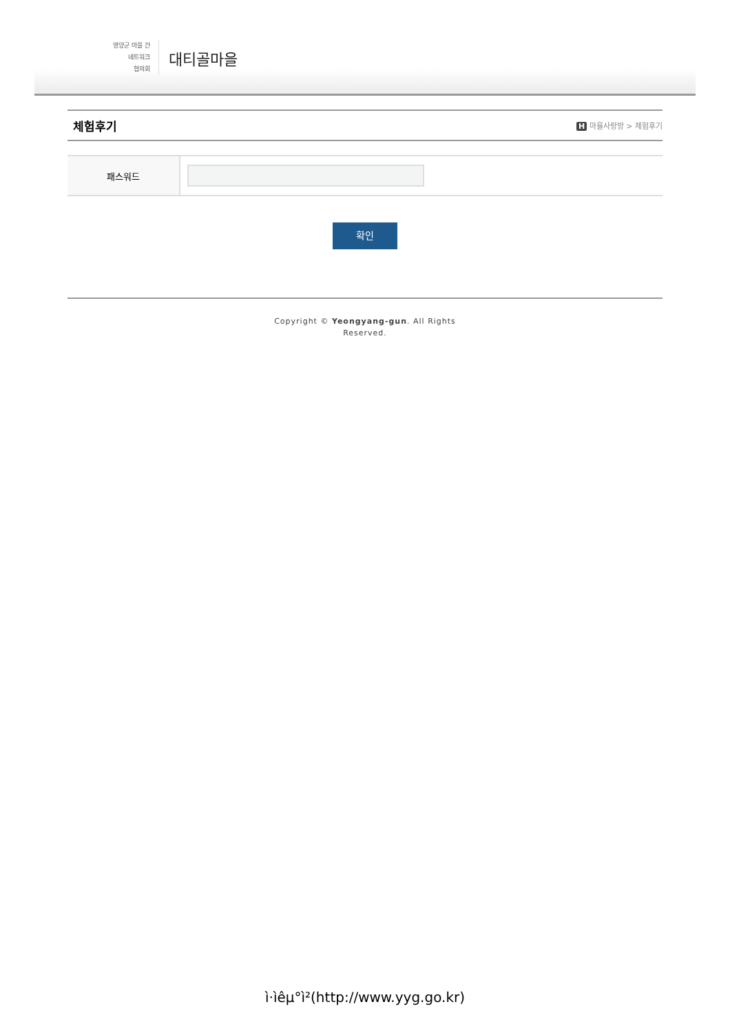영양군 마을 간
네트워크
협의회
대티골마을
체험후기
H 마을사랑방 > 체험후기
| 패스워드 | |
확인
Copyright © Yeongyang-gun. All Rights
Reserved.
ì·ìêµ°ì²(http://www.yyg.go.kr)